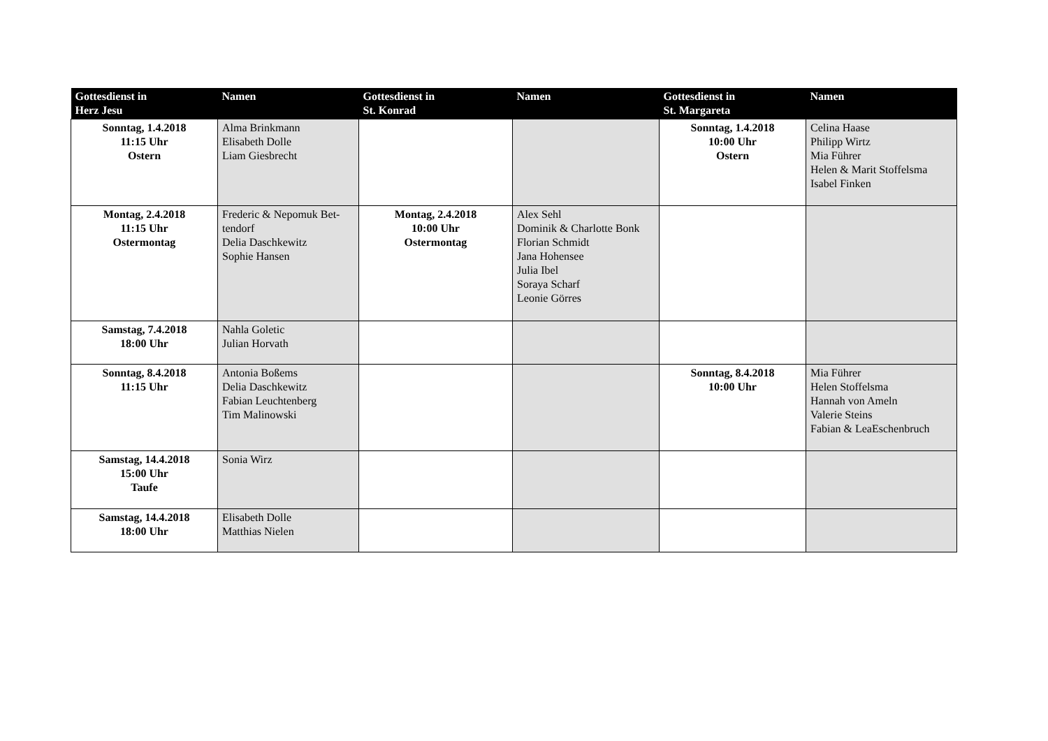| Gottesdienst in Herz Jesu | Namen | Gottesdienst in St. Konrad | Namen | Gottesdienst in St. Margareta | Namen |
| --- | --- | --- | --- | --- | --- |
| Sonntag, 1.4.2018 11:15 Uhr Ostern | Alma Brinkmann Elisabeth Dolle Liam Giesbrecht | | | Sonntag, 1.4.2018 10:00 Uhr Ostern | Celina Haase Philipp Wirtz Mia Führer Helen & Marit Stoffelsma Isabel Finken |
| Montag, 2.4.2018 11:15 Uhr Ostermontag | Frederic & Nepomuk Bet-tendorf Delia Daschkewitz Sophie Hansen | Montag, 2.4.2018 10:00 Uhr Ostermontag | Alex Sehl Dominik & Charlotte Bonk Florian Schmidt Jana Hohensee Julia Ibel Soraya Scharf Leonie Görres | | |
| Samstag, 7.4.2018 18:00 Uhr | Nahla Goletic Julian Horvath | | | | |
| Sonntag, 8.4.2018 11:15 Uhr | Antonia Boßems Delia Daschkewitz Fabian Leuchtenberg Tim Malinowski | | | Sonntag, 8.4.2018 10:00 Uhr | Mia Führer Helen Stoffelsma Hannah von Ameln Valerie Steins Fabian & LeaEschenbruch |
| Samstag, 14.4.2018 15:00 Uhr Taufe | Sonia Wirz | | | | |
| Samstag, 14.4.2018 18:00 Uhr | Elisabeth Dolle Matthias Nielen | | | | |